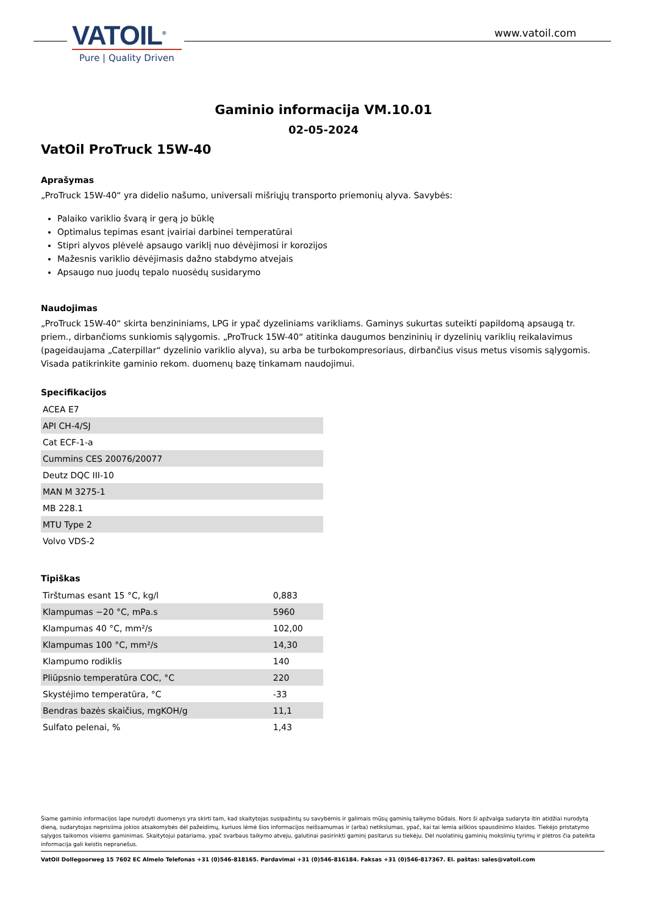VATOIL<sup>®</sup>
Pure | Quality Driven
www.vatoil.com
Gaminio informacija VM.10.01
02-05-2024
VatOil ProTruck 15W-40
Aprašymas
„ProTruck 15W-40“ yra didelio našumo, universali mišriųjų transporto priemonių alyva. Savybės:
Palaiko variklio švarą ir gerą jo būklę
Optimalus tepimas esant įvairiai darbinei temperatūrai
Stipri alyvos plėvelė apsaugo variklį nuo dėvėjimosi ir korozijos
Mažesnis variklio dėvėjimasis dažno stabdymo atvejais
Apsaugo nuo juodų tepalo nuosėdų susidarymo
Naudojimas
„ProTruck 15W-40“ skirta benzininiams, LPG ir ypač dyzeliniams varikliams. Gaminys sukurtas suteikti papildomą apsaugą tr. priem., dirbančioms sunkiomis sąlygomis. „ProTruck 15W-40“ atitinka daugumos benzininių ir dyzelinių variklių reikalavimus (pageidaujama „Caterpillar“ dyzelinio variklio alyva), su arba be turbokompresoriaus, dirbančius visus metus visomis sąlygomis. Visada patikrinkite gaminio rekom. duomenų bazę tinkamam naudojimui.
Specifikacijos
| ACEA E7 |
| API CH-4/SJ |
| Cat ECF-1-a |
| Cummins CES 20076/20077 |
| Deutz DQC III-10 |
| MAN M 3275-1 |
| MB 228.1 |
| MTU Type 2 |
| Volvo VDS-2 |
Tipiškas
| Tirštumas esant 15 °C, kg/l | 0,883 |
| Klampumas −20 °C, mPa.s | 5960 |
| Klampumas 40 °C, mm²/s | 102,00 |
| Klampumas 100 °C, mm²/s | 14,30 |
| Klampumo rodiklis | 140 |
| Pliūpsnio temperatūra COC, °C | 220 |
| Skystėjimo temperatūra, °C | -33 |
| Bendras bazės skaičius, mgKOH/g | 11,1 |
| Sulfato pelenai, % | 1,43 |
Šiame gaminio informacijos lape nurodyti duomenys yra skirti tam, kad skaitytojas susipažintų su savybėmis ir galimais mūsų gaminių taikymo būdais. Nors ši apžvalga sudaryta itin atidžiai nurodytą dieną, sudarytojas neprisiima jokios atsakomybės dėl pažeidimų, kuriuos lėmė šios informacijos neišsamumas ir (arba) netikslumas, ypač, kai tai lemia aiškios spausdinimo klaidos. Tiekėjo pristatymo sąlygos taikomos visiems gaminimas. Skaitytojui patariama, ypač svarbaus taikymo atveju, galutinai pasirinkti gaminį pasitarus su tiekėju. Dėl nuolatinių gaminių mokslinių tyrimų ir plėtros čia pateikta informacija gali keistis nepranešus.
VatOil Dollegoorweg 15 7602 EC Almelo Telefonas +31 (0)546-818165. Pardavimai +31 (0)546-816184. Faksas +31 (0)546-817367. El. paštas: sales@vatoil.com